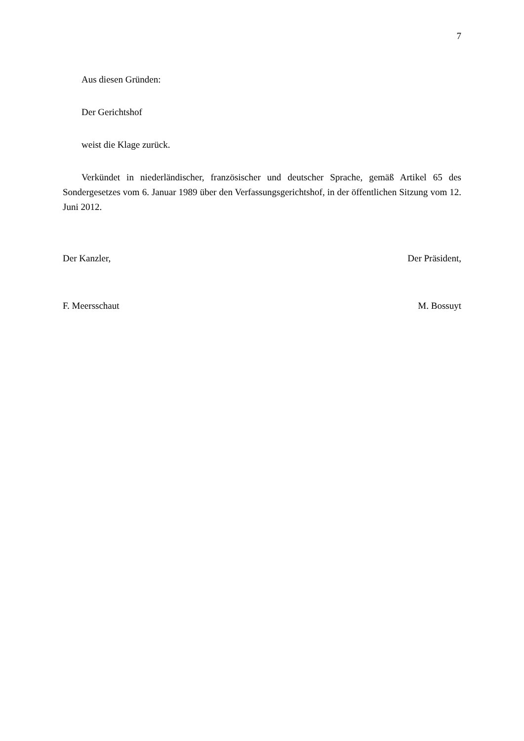7
Aus diesen Gründen:
Der Gerichtshof
weist die Klage zurück.
Verkündet in niederländischer, französischer und deutscher Sprache, gemäß Artikel 65 des Sondergesetzes vom 6. Januar 1989 über den Verfassungsgerichtshof, in der öffentlichen Sitzung vom 12. Juni 2012.
Der Kanzler, Der Präsident,
F. Meersschaut M. Bossuyt